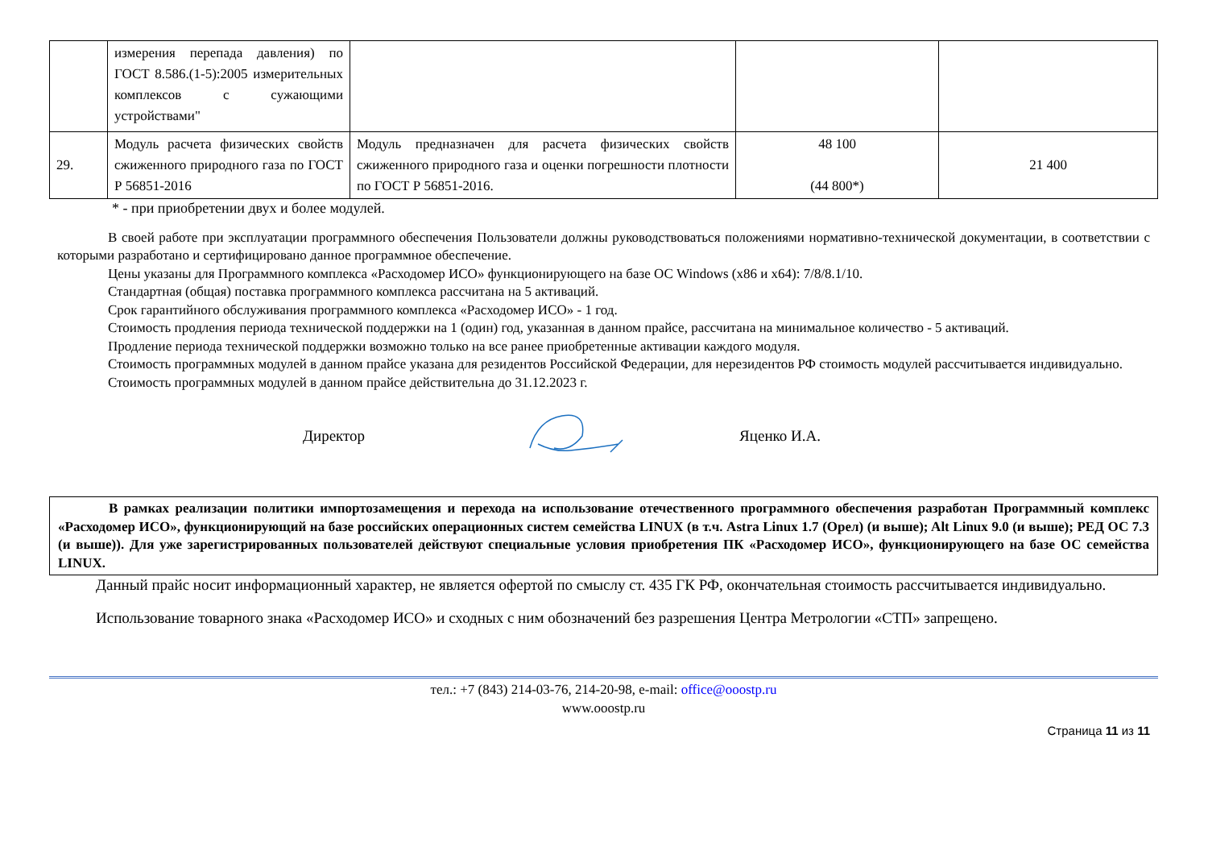| | измерения перепада давления) по ГОСТ 8.586.(1-5):2005 измерительных комплексов с сужающими устройствами" | | | |
| 29. | Модуль расчета физических свойств сжиженного природного газа по ГОСТ Р 56851-2016 | Модуль предназначен для расчета физических свойств сжиженного природного газа и оценки погрешности плотности по ГОСТ Р 56851-2016. | 48 100 (44 800*) | 21 400 |
* - при приобретении двух и более модулей.
В своей работе при эксплуатации программного обеспечения Пользователи должны руководствоваться положениями нормативно-технической документации, в соответствии с которыми разработано и сертифицировано данное программное обеспечение.
Цены указаны для Программного комплекса «Расходомер ИСО» функционирующего на базе ОС Windows (x86 и x64): 7/8/8.1/10.
Стандартная (общая) поставка программного комплекса рассчитана на 5 активаций.
Срок гарантийного обслуживания программного комплекса «Расходомер ИСО» - 1 год.
Стоимость продления периода технической поддержки на 1 (один) год, указанная в данном прайсе, рассчитана на минимальное количество - 5 активаций.
Продление периода технической поддержки возможно только на все ранее приобретенные активации каждого модуля.
Стоимость программных модулей в данном прайсе указана для резидентов Российской Федерации, для нерезидентов РФ стоимость модулей рассчитывается индивидуально.
Стоимость программных модулей в данном прайсе действительна до 31.12.2023 г.
Директор Яценко И.А.
В рамках реализации политики импортозамещения и перехода на использование отечественного программного обеспечения разработан Программный комплекс «Расходомер ИСО», функционирующий на базе российских операционных систем семейства LINUX (в т.ч. Astra Linux 1.7 (Орел) (и выше); Alt Linux 9.0 (и выше); РЕД ОС 7.3 (и выше)). Для уже зарегистрированных пользователей действуют специальные условия приобретения ПК «Расходомер ИСО», функционирующего на базе ОС семейства LINUX.
Данный прайс носит информационный характер, не является офертой по смыслу ст. 435 ГК РФ, окончательная стоимость рассчитывается индивидуально.
Использование товарного знака «Расходомер ИСО» и сходных с ним обозначений без разрешения Центра Метрологии «СТП» запрещено.
тел.: +7 (843) 214-03-76, 214-20-98, e-mail: office@ooostp.ru
www.ooostp.ru
Страница 11 из 11